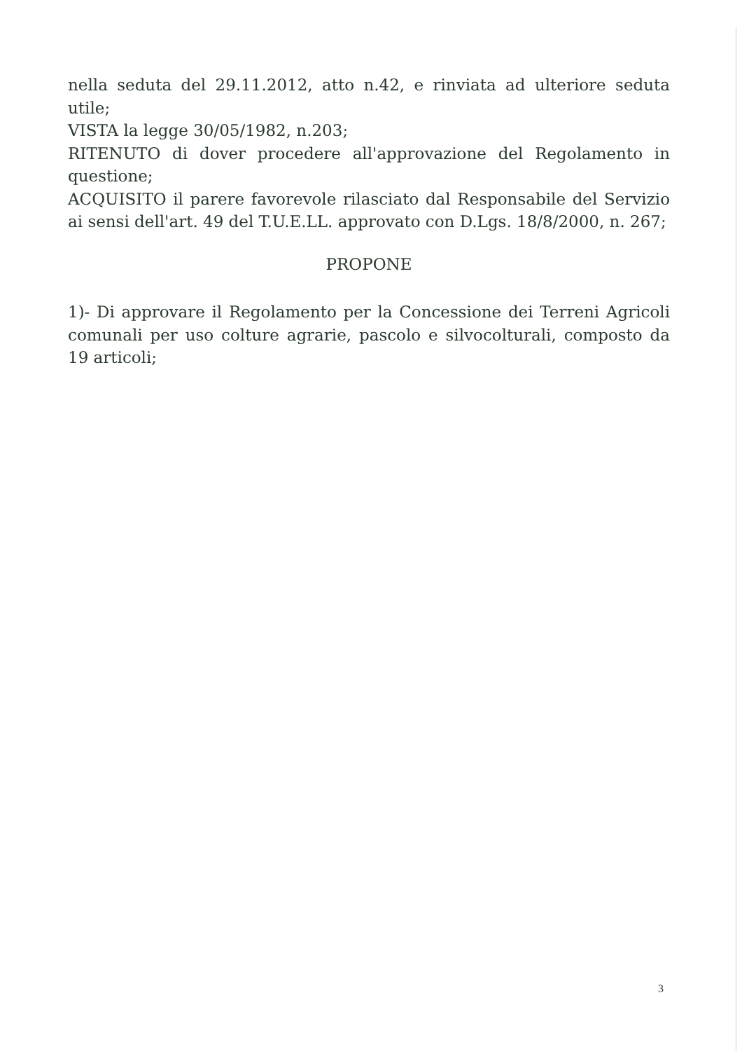nella seduta del 29.11.2012, atto n.42, e rinviata ad ulteriore seduta utile;
VISTA la legge 30/05/1982, n.203;
RITENUTO di dover procedere all'approvazione del Regolamento in questione;
ACQUISITO il parere favorevole rilasciato dal Responsabile del Servizio ai sensi dell'art. 49 del T.U.E.LL. approvato con D.Lgs. 18/8/2000, n. 267;
PROPONE
1)- Di approvare il Regolamento per la Concessione dei Terreni Agricoli comunali per uso colture agrarie, pascolo e silvocolturali, composto da 19 articoli;
3